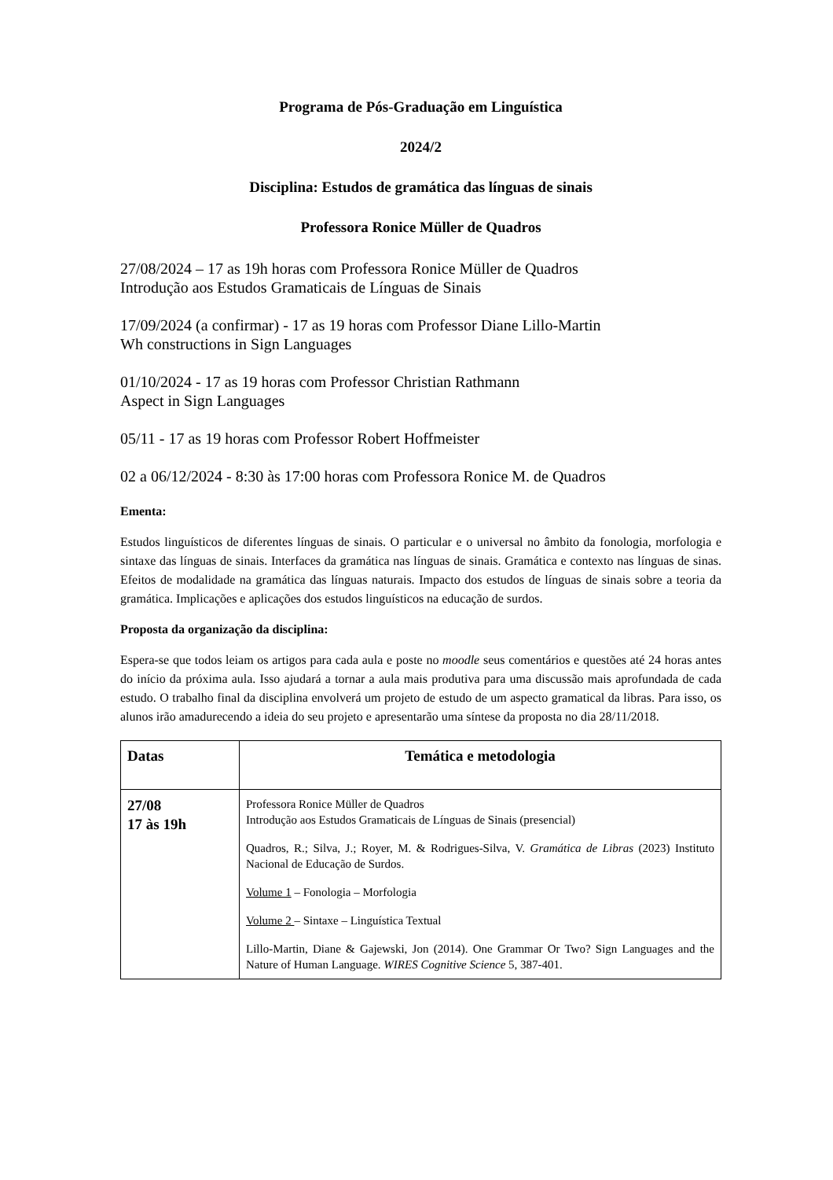Programa de Pós-Graduação em Linguística
2024/2
Disciplina: Estudos de gramática das línguas de sinais
Professora Ronice Müller de Quadros
27/08/2024 – 17 as 19h horas com Professora Ronice Müller de Quadros
Introdução aos Estudos Gramaticais de Línguas de Sinais
17/09/2024 (a confirmar) - 17 as 19 horas com Professor Diane Lillo-Martin
Wh constructions in Sign Languages
01/10/2024 - 17 as 19 horas com Professor Christian Rathmann
Aspect in Sign Languages
05/11 - 17 as 19 horas com Professor Robert Hoffmeister
02 a 06/12/2024 - 8:30 às 17:00 horas com Professora Ronice M. de Quadros
Ementa:
Estudos linguísticos de diferentes línguas de sinais. O particular e o universal no âmbito da fonologia, morfologia e sintaxe das línguas de sinais. Interfaces da gramática nas línguas de sinais. Gramática e contexto nas línguas de sinas. Efeitos de modalidade na gramática das línguas naturais. Impacto dos estudos de línguas de sinais sobre a teoria da gramática. Implicações e aplicações dos estudos linguísticos na educação de surdos.
Proposta da organização da disciplina:
Espera-se que todos leiam os artigos para cada aula e poste no moodle seus comentários e questões até 24 horas antes do início da próxima aula. Isso ajudará a tornar a aula mais produtiva para uma discussão mais aprofundada de cada estudo. O trabalho final da disciplina envolverá um projeto de estudo de um aspecto gramatical da libras. Para isso, os alunos irão amadurecendo a ideia do seu projeto e apresentarão uma síntese da proposta no dia 28/11/2018.
| Datas | Temática e metodologia |
| --- | --- |
| 27/08 17 às 19h | Professora Ronice Müller de Quadros Introdução aos Estudos Gramaticais de Línguas de Sinais (presencial) Quadros, R.; Silva, J.; Royer, M. & Rodrigues-Silva, V. Gramática de Libras (2023) Instituto Nacional de Educação de Surdos. Volume 1 – Fonologia – Morfologia Volume 2 – Sintaxe – Linguística Textual Lillo-Martin, Diane & Gajewski, Jon (2014). One Grammar Or Two? Sign Languages and the Nature of Human Language. WIRES Cognitive Science 5, 387-401. |